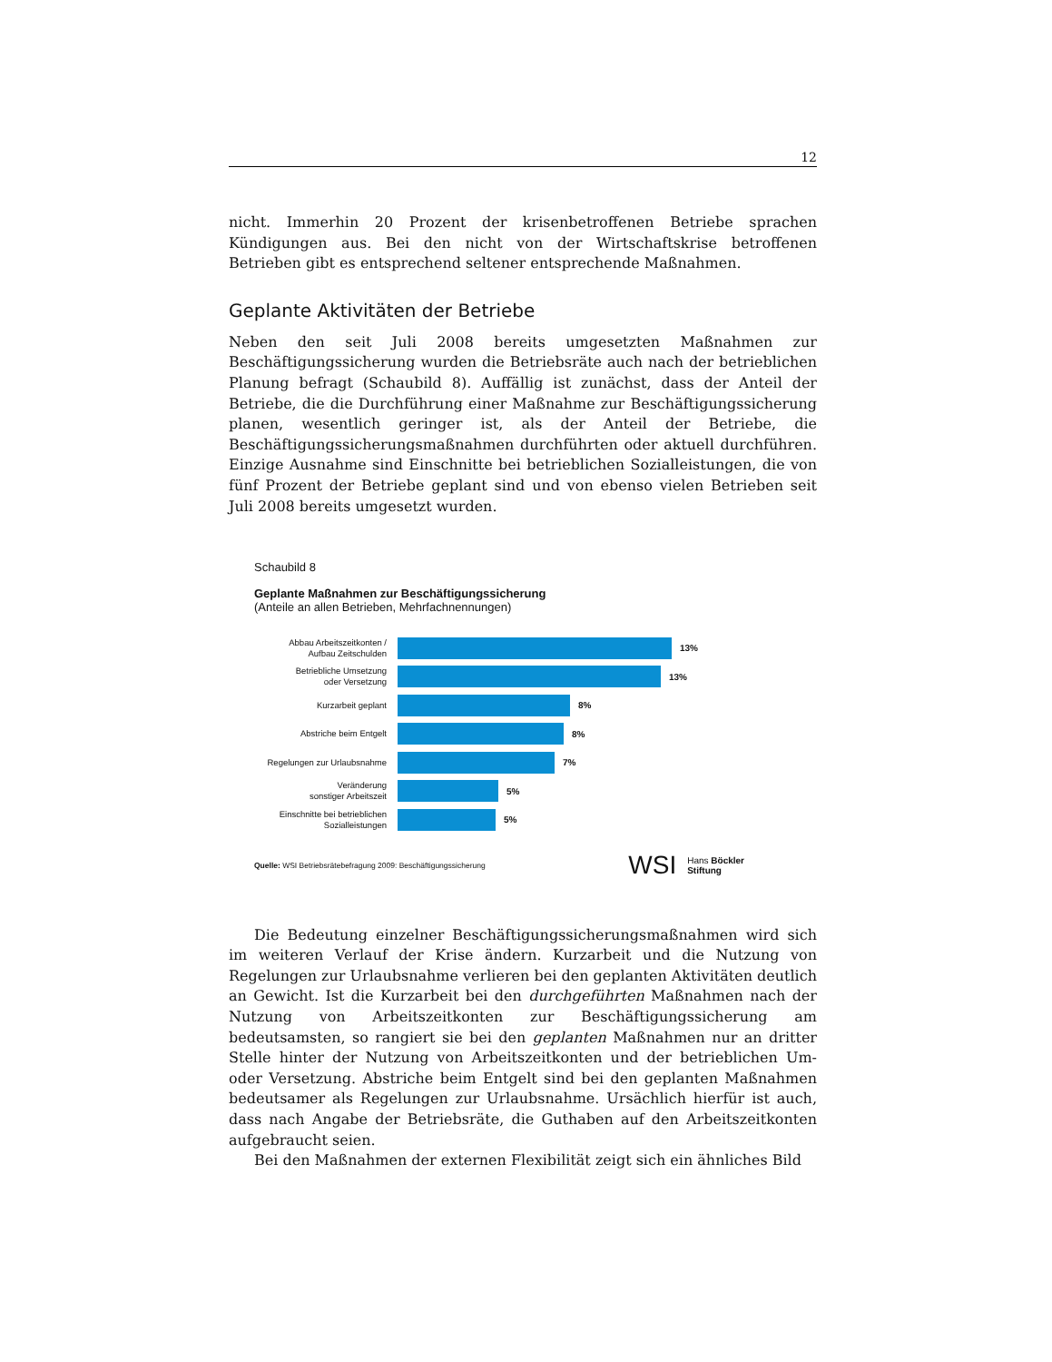12
nicht. Immerhin 20 Prozent der krisenbetroffenen Betriebe sprachen Kündigungen aus. Bei den nicht von der Wirtschaftskrise betroffenen Betrieben gibt es entsprechend seltener entsprechende Maßnahmen.
Geplante Aktivitäten der Betriebe
Neben den seit Juli 2008 bereits umgesetzten Maßnahmen zur Beschäftigungssicherung wurden die Betriebsräte auch nach der betrieblichen Planung befragt (Schaubild 8). Auffällig ist zunächst, dass der Anteil der Betriebe, die die Durchführung einer Maßnahme zur Beschäftigungssicherung planen, wesentlich geringer ist, als der Anteil der Betriebe, die Beschäftigungssicherungsmaßnahmen durchführten oder aktuell durchführen. Einzige Ausnahme sind Einschnitte bei betrieblichen Sozialleistungen, die von fünf Prozent der Betriebe geplant sind und von ebenso vielen Betrieben seit Juli 2008 bereits umgesetzt wurden.
Schaubild 8
Geplante Maßnahmen zur Beschäftigungssicherung
(Anteile an allen Betrieben, Mehrfachnennungen)
Abbau Arbeitszeitkonten /
Aufbau Zeitschulden
13%
Betriebliche Umsetzung
oder Versetzung
13%
Kurzarbeit geplant
8%
Abstriche beim Entgelt
8%
Regelungen zur Urlaubsnahme
7%
Veränderung
sonstiger Arbeitszeit
5%
Einschnitte bei betrieblichen
Sozialleistungen
5%
Quelle: WSI Betriebsrätebefragung 2009: Beschäftigungssicherung WSI Hans Böckler
Stiftung
Die Bedeutung einzelner Beschäftigungssicherungsmaßnahmen wird sich im weiteren Verlauf der Krise ändern. Kurzarbeit und die Nutzung von Regelungen zur Urlaubsnahme verlieren bei den geplanten Aktivitäten deutlich an Gewicht. Ist die Kurzarbeit bei den durchgeführten Maßnahmen nach der Nutzung von Arbeitszeitkonten zur Beschäftigungssicherung am bedeutsamsten, so rangiert sie bei den geplanten Maßnahmen nur an dritter Stelle hinter der Nutzung von Arbeitszeitkonten und der betrieblichen Um- oder Versetzung. Abstriche beim Entgelt sind bei den geplanten Maßnahmen bedeutsamer als Regelungen zur Urlaubsnahme. Ursächlich hierfür ist auch, dass nach Angabe der Betriebsräte, die Guthaben auf den Arbeitszeitkonten aufgebraucht seien.
Bei den Maßnahmen der externen Flexibilität zeigt sich ein ähnliches Bild